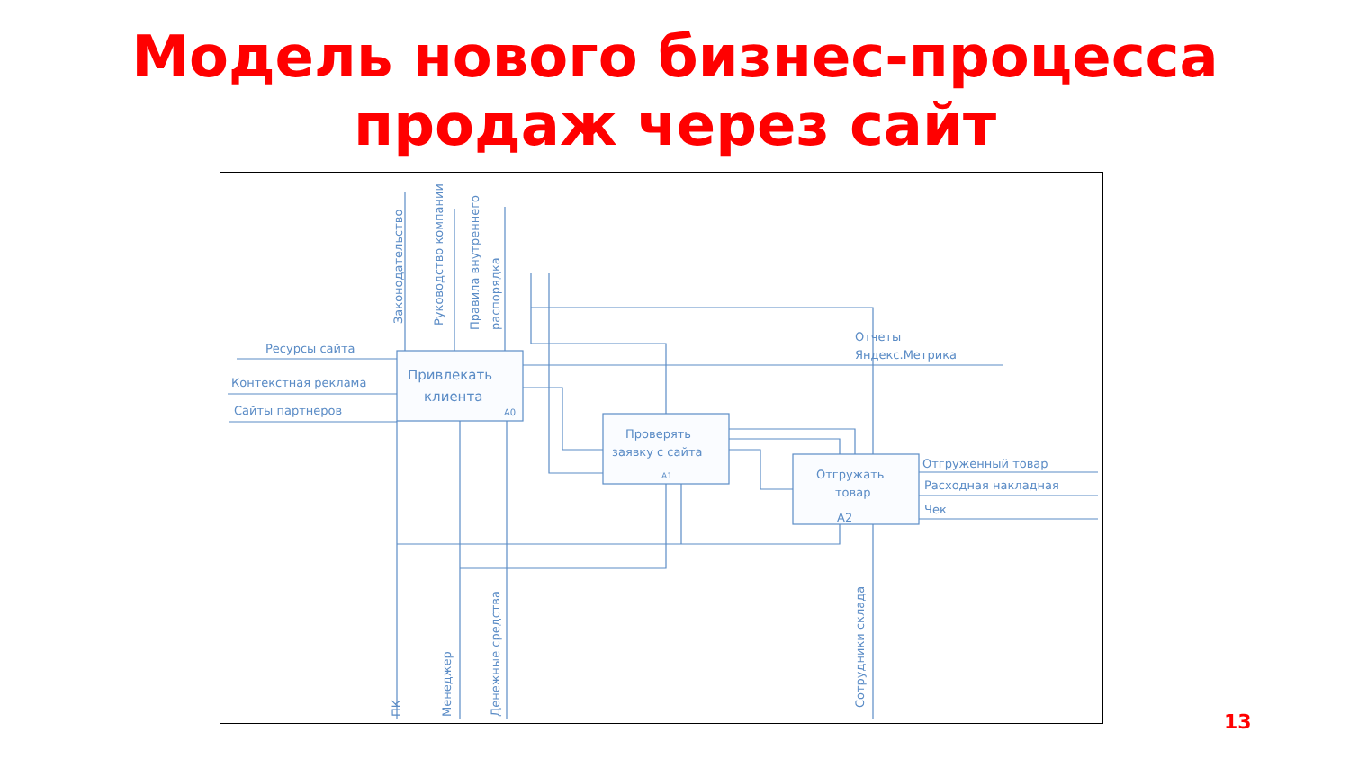Модель нового бизнес-процесса
продаж через сайт
Ресурсы сайта
Контекстная реклама
Сайты партнеров
Привлекать
клиента
A0
Проверять
заявку с сайта
A1
Отгружать
товар
A2
Отчеты
Яндекс.Метрика
Отгруженный товар
Расходная накладная
Чек
Законодательство
Руководство компании
Правила внутреннего
распорядка
ПК
Менеджер
Денежные средства
Сотрудники склада
13